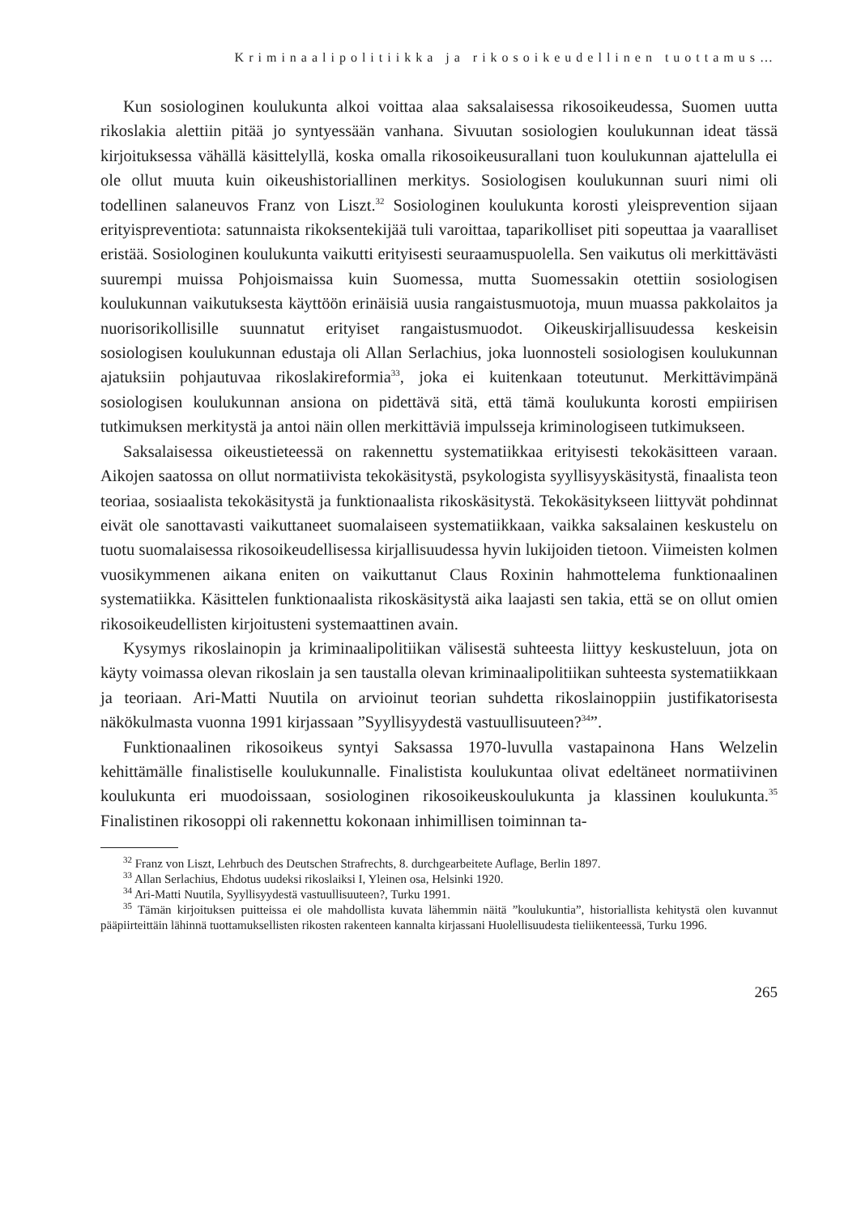Kriminaalipolitiikka ja rikosoikeudellinen tuottamus…
Kun sosiologinen koulukunta alkoi voittaa alaa saksalaisessa rikosoikeudessa, Suomen uutta rikoslakia alettiin pitää jo syntyessään vanhana. Sivuutan sosiologien koulukunnan ideat tässä kirjoituksessa vähällä käsittelyllä, koska omalla rikosoikeusurallani tuon koulukunnan ajattelulla ei ole ollut muuta kuin oikeushistoriallinen merkitys. Sosiologisen koulukunnan suuri nimi oli todellinen salaneuvos Franz von Liszt.<sup>32</sup> Sosiologinen koulukunta korosti yleisprevention sijaan erityispreventiota: satunnaista rikoksentekijää tuli varoittaa, taparikolliset piti sopeuttaa ja vaaralliset eristää. Sosiologinen koulukunta vaikutti erityisesti seuraamuspuolella. Sen vaikutus oli merkittävästi suurempi muissa Pohjoismaissa kuin Suomessa, mutta Suomessakin otettiin sosiologisen koulukunnan vaikutuksesta käyttöön erinäisiä uusia rangaistusmuotoja, muun muassa pakkolaitos ja nuorisorikollisille suunnatut erityiset rangaistusmuodot. Oikeuskirjallisuudessa keskeisin sosiologisen koulukunnan edustaja oli Allan Serlachius, joka luonnosteli sosiologisen koulukunnan ajatuksiin pohjautuvaa rikoslakireformia<sup>33</sup>, joka ei kuitenkaan toteutunut. Merkittävimpänä sosiologisen koulukunnan ansiona on pidettävä sitä, että tämä koulukunta korosti empiirisen tutkimuksen merkitystä ja antoi näin ollen merkittäviä impulsseja kriminologiseen tutkimukseen.
Saksalaisessa oikeustieteessä on rakennettu systematiikkaa erityisesti tekokäsitteen varaan. Aikojen saatossa on ollut normatiivista tekokäsitystä, psykologista syyllisyyskäsitystä, finaalista teon teoriaa, sosiaalista tekokäsitystä ja funktionaalista rikoskäsitystä. Tekokäsitykseen liittyvät pohdinnat eivät ole sanottavasti vaikuttaneet suomalaiseen systematiikkaan, vaikka saksalainen keskustelu on tuotu suomalaisessa rikosoikeudellisessa kirjallisuudessa hyvin lukijoiden tietoon. Viimeisten kolmen vuosikymmenen aikana eniten on vaikuttanut Claus Roxinin hahmottelema funktionaalinen systematiikka. Käsittelen funktionaalista rikoskäsitystä aika laajasti sen takia, että se on ollut omien rikosoikeudellisten kirjoitusteni systemaattinen avain.
Kysymys rikoslainopin ja kriminaalipolitiikan välisestä suhteesta liittyy keskusteluun, jota on käyty voimassa olevan rikoslain ja sen taustalla olevan kriminaalipolitiikan suhteesta systematiikkaan ja teoriaan. Ari-Matti Nuutila on arvioinut teorian suhdetta rikoslainoppiin justifikatorisesta näkökulmasta vuonna 1991 kirjassaan ”Syyllisyydestä vastuullisuuteen?<sup>34</sup>”.
Funktionaalinen rikosoikeus syntyi Saksassa 1970-luvulla vastapainona Hans Welzelin kehittämälle finalistiselle koulukunnalle. Finalistista koulukuntaa olivat edeltäneet normatiivinen koulukunta eri muodoissaan, sosiologinen rikosoikeuskoulukunta ja klassinen koulukunta.<sup>35</sup> Finalistinen rikosoppi oli rakennettu kokonaan inhimillisen toiminnan ta-
<sup>32</sup> Franz von Liszt, Lehrbuch des Deutschen Strafrechts, 8. durchgearbeitete Auflage, Berlin 1897.
<sup>33</sup> Allan Serlachius, Ehdotus uudeksi rikoslaiksi I, Yleinen osa, Helsinki 1920.
<sup>34</sup> Ari-Matti Nuutila, Syyllisyydestä vastuullisuuteen?, Turku 1991.
<sup>35</sup> Tämän kirjoituksen puitteissa ei ole mahdollista kuvata lähemmin näitä ”koulukuntia”, historiallista kehitystä olen kuvannut pääpiirteittäin lähinnä tuottamuksellisten rikosten rakenteen kannalta kirjassani Huolellisuudesta tieliikenteessä, Turku 1996.
265